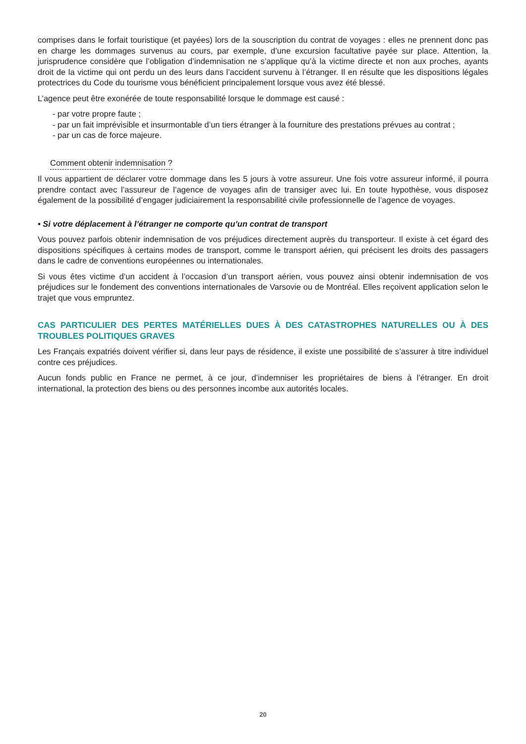comprises dans le forfait touristique (et payées) lors de la souscription du contrat de voyages : elles ne prennent donc pas en charge les dommages survenus au cours, par exemple, d’une excursion facultative payée sur place. Attention, la jurisprudence considère que l’obligation d’indemnisation ne s’applique qu’à la victime directe et non aux proches, ayants droit de la victime qui ont perdu un des leurs dans l’accident survenu à l’étranger. Il en résulte que les dispositions légales protectrices du Code du tourisme vous bénéficient principalement lorsque vous avez été blessé.
L’agence peut être exonérée de toute responsabilité lorsque le dommage est causé :
- par votre propre faute ;
- par un fait imprévisible et insurmontable d’un tiers étranger à la fourniture des prestations prévues au contrat ;
- par un cas de force majeure.
Comment obtenir indemnisation ?
Il vous appartient de déclarer votre dommage dans les 5 jours à votre assureur. Une fois votre assureur informé, il pourra prendre contact avec l’assureur de l’agence de voyages afin de transiger avec lui. En toute hypothèse, vous disposez également de la possibilité d’engager judiciairement la responsabilité civile professionnelle de l’agence de voyages.
• Si votre déplacement à l’étranger ne comporte qu’un contrat de transport
Vous pouvez parfois obtenir indemnisation de vos préjudices directement auprès du transporteur. Il existe à cet égard des dispositions spécifiques à certains modes de transport, comme le transport aérien, qui précisent les droits des passagers dans le cadre de conventions européennes ou internationales.
Si vous êtes victime d’un accident à l’occasion d’un transport aérien, vous pouvez ainsi obtenir indemnisation de vos préjudices sur le fondement des conventions internationales de Varsovie ou de Montréal. Elles reçoivent application selon le trajet que vous empruntez.
CAS PARTICULIER DES PERTES MATÉRIELLES DUES À DES CATASTROPHES NATURELLES OU À DES TROUBLES POLITIQUES GRAVES
Les Français expatriés doivent vérifier si, dans leur pays de résidence, il existe une possibilité de s’assurer à titre individuel contre ces préjudices.
Aucun fonds public en France ne permet, à ce jour, d’indemniser les propriétaires de biens à l’étranger. En droit international, la protection des biens ou des personnes incombe aux autorités locales.
20